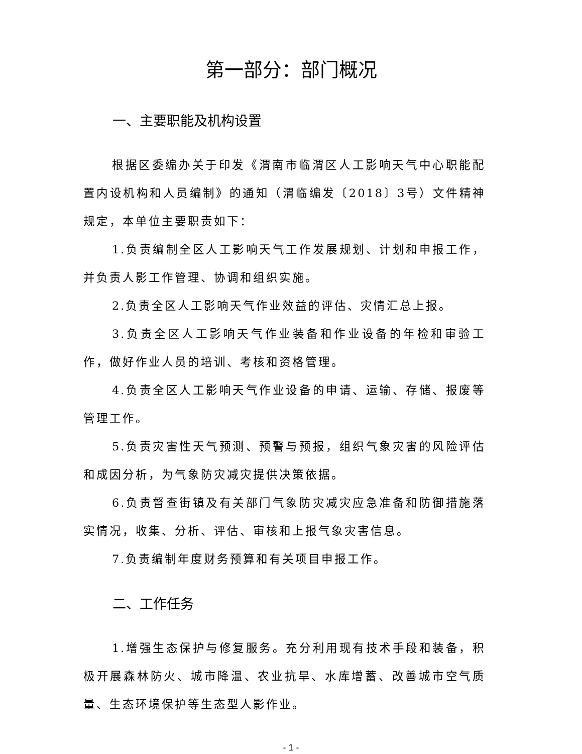第一部分：部门概况
一、主要职能及机构设置
根据区委编办关于印发《渭南市临渭区人工影响天气中心职能配置内设机构和人员编制》的通知（渭临编发〔2018〕3号）文件精神规定，本单位主要职责如下：
1.负责编制全区人工影响天气工作发展规划、计划和申报工作，并负责人影工作管理、协调和组织实施。
2.负责全区人工影响天气作业效益的评估、灾情汇总上报。
3.负责全区人工影响天气作业装备和作业设备的年检和审验工作，做好作业人员的培训、考核和资格管理。
4.负责全区人工影响天气作业设备的申请、运输、存储、报废等管理工作。
5.负责灾害性天气预测、预警与预报，组织气象灾害的风险评估和成因分析，为气象防灾减灾提供决策依据。
6.负责督查街镇及有关部门气象防灾减灾应急准备和防御措施落实情况，收集、分析、评估、审核和上报气象灾害信息。
7.负责编制年度财务预算和有关项目申报工作。
二、工作任务
1.增强生态保护与修复服务。充分利用现有技术手段和装备，积极开展森林防火、城市降温、农业抗旱、水库增蓄、改善城市空气质量、生态环境保护等生态型人影作业。
- 1 -